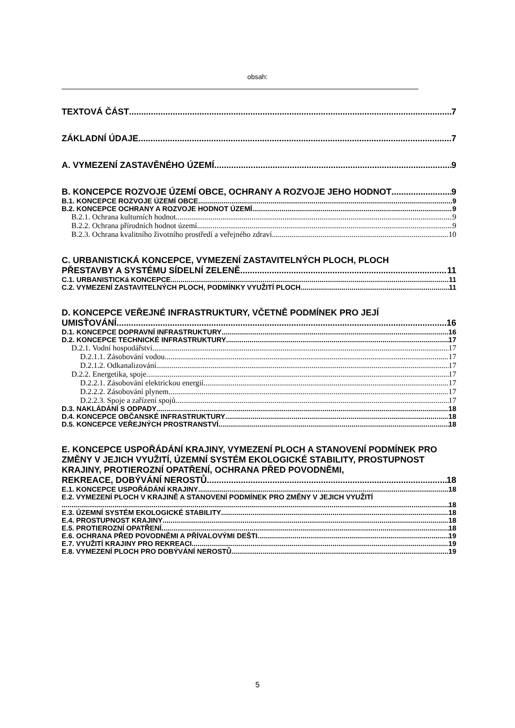obsah:
TEXTOVÁ ČÁST 7
ZÁKLADNÍ ÚDAJE 7
A. VYMEZENÍ ZASTAVĚNÉHO ÚZEMÍ 9
B. KONCEPCE ROZVOJE ÚZEMÍ OBCE, OCHRANY A ROZVOJE JEHO HODNOT 9
B.1. KONCEPCE ROZVOJE ÚZEMÍ OBCE 9
B.2. KONCEPCE OCHRANY A ROZVOJE HODNOT ÚZEMÍ 9
B.2.1. Ochrana kulturních hodnot 9
B.2.2. Ochrana přírodních hodnot území 9
B.2.3. Ochrana kvalitního životního prostředí a veřejného zdraví 10
C. URBANISTICKÁ KONCEPCE, VYMEZENÍ ZASTAVITELNÝCH PLOCH, PLOCH
PŘESTAVBY A SYSTÉMU SÍDELNÍ ZELENĚ 11
C.1. URBANISTICKá KONCEPCE 11
C.2. VYMEZENÍ ZASTAVITELNÝCH PLOCH, PODMÍNKY VYUŽITÍ PLOCH 11
D. KONCEPCE VEŘEJNÉ INFRASTRUKTURY, VČETNĚ PODMÍNEK PRO JEJÍ
UMISŤOVÁNÍ 16
D.1. KONCEPCE DOPRAVNÍ INFRASTRUKTURY 16
D.2. KONCEPCE TECHNICKÉ INFRASTRUKTURY 17
D.2.1. Vodní hospodářství 17
D.2.1.1. Zásobování vodou 17
D.2.1.2. Odkanalizování 17
D.2.2. Energetika, spoje 17
D.2.2.1. Zásobování elektrickou energií 17
D.2.2.2. Zásobování plynem 17
D.2.2.3. Spoje a zařízení spojů 17
D.3. NAKLÁDÁNÍ S ODPADY 18
D.4. KONCEPCE OBČANSKÉ INFRASTRUKTURY 18
D.5. KONCEPCE VEŘEJNÝCH PROSTRANSTVÍ 18
E. KONCEPCE USPOŘÁDÁNÍ KRAJINY, VYMEZENÍ PLOCH A STANOVENÍ PODMÍNEK PRO ZMĚNY V JEJICH VYUŽITÍ, ÚZEMNÍ SYSTÉM EKOLOGICKÉ STABILITY, PROSTUPNOST KRAJINY, PROTIEROZNÍ OPATŘENÍ, OCHRANA PŘED POVODNĚMI,
REKREACE, DOBÝVÁNÍ NEROSTŮ 18
E.1. KONCEPCE USPOŘÁDÁNÍ KRAJINY 18
E.2. VYMEZENÍ PLOCH V KRAJINĚ A STANOVENÍ PODMÍNEK PRO ZMĚNY V JEJICH VYUŽITÍ
18
E.3. ÚZEMNÍ SYSTÉM EKOLOGICKÉ STABILITY 18
E.4. PROSTUPNOST KRAJINY 18
E.5. PROTIEROZNÍ OPATŘENÍ 18
E.6. OCHRANA PŘED POVODNĚMI A PŘÍVALOVÝMI DEŠTI 19
E.7. VYUŽITÍ KRAJINY PRO REKREACI 19
E.8. VYMEZENÍ PLOCH PRO DOBÝVÁNÍ NEROSTŮ 19
5